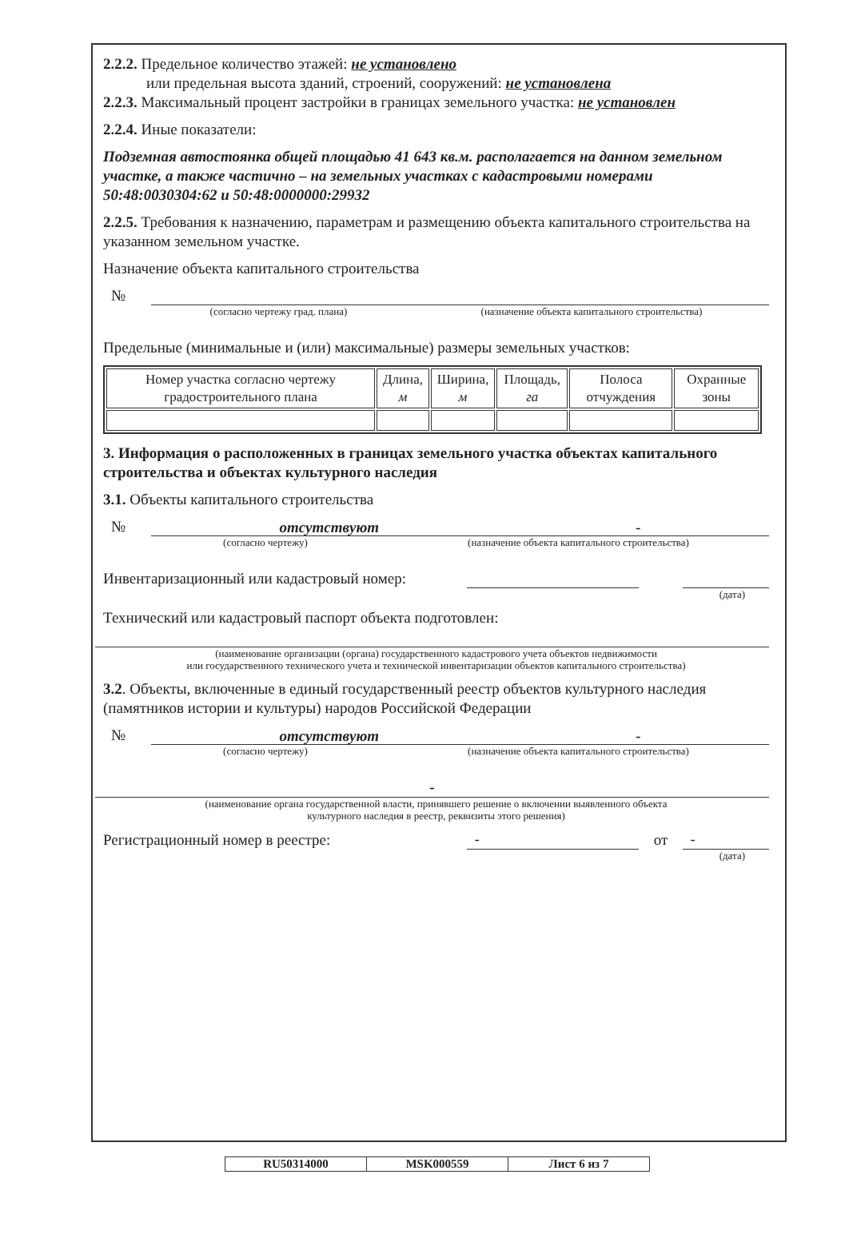2.2.2. Предельное количество этажей: не установлено
или предельная высота зданий, строений, сооружений: не установлена
2.2.3. Максимальный процент застройки в границах земельного участка: не установлен
2.2.4. Иные показатели:
Подземная автостоянка общей площадью 41 643 кв.м. располагается на данном земельном участке, а также частично – на земельных участках с кадастровыми номерами 50:48:0030304:62 и 50:48:0000000:29932
2.2.5. Требования к назначению, параметрам и размещению объекта капитального строительства на указанном земельном участке.
Назначение объекта капитального строительства
№
(согласно чертежу град. плана) (назначение объекта капитального строительства)
Предельные (минимальные и (или) максимальные) размеры земельных участков:
| Номер участка согласно чертежу градостроительного плана | Длина, м | Ширина, м | Площадь, га | Полоса отчуждения | Охранные зоны |
3. Информация о расположенных в границах земельного участка объектах капитального строительства и объектах культурного наследия
3.1. Объекты капитального строительства
№
отсутствуют -
(согласно чертежу) (назначение объекта капитального строительства)
Инвентаризационный или кадастровый номер:
(дата)
Технический или кадастровый паспорт объекта подготовлен:
(наименование организации (органа) государственного кадастрового учета объектов недвижимости
или государственного технического учета и технической инвентаризации объектов капитального строительства)
3.2. Объекты, включенные в единый государственный реестр объектов культурного наследия (памятников истории и культуры) народов Российской Федерации
№
отсутствуют -
(согласно чертежу) (назначение объекта капитального строительства)
-
(наименование органа государственной власти, принявшего решение о включении выявленного объекта
культурного наследия в реестр, реквизиты этого решения)
Регистрационный номер в реестре: - от -
(дата)
RU50314000 MSK000559 Лист 6 из 7